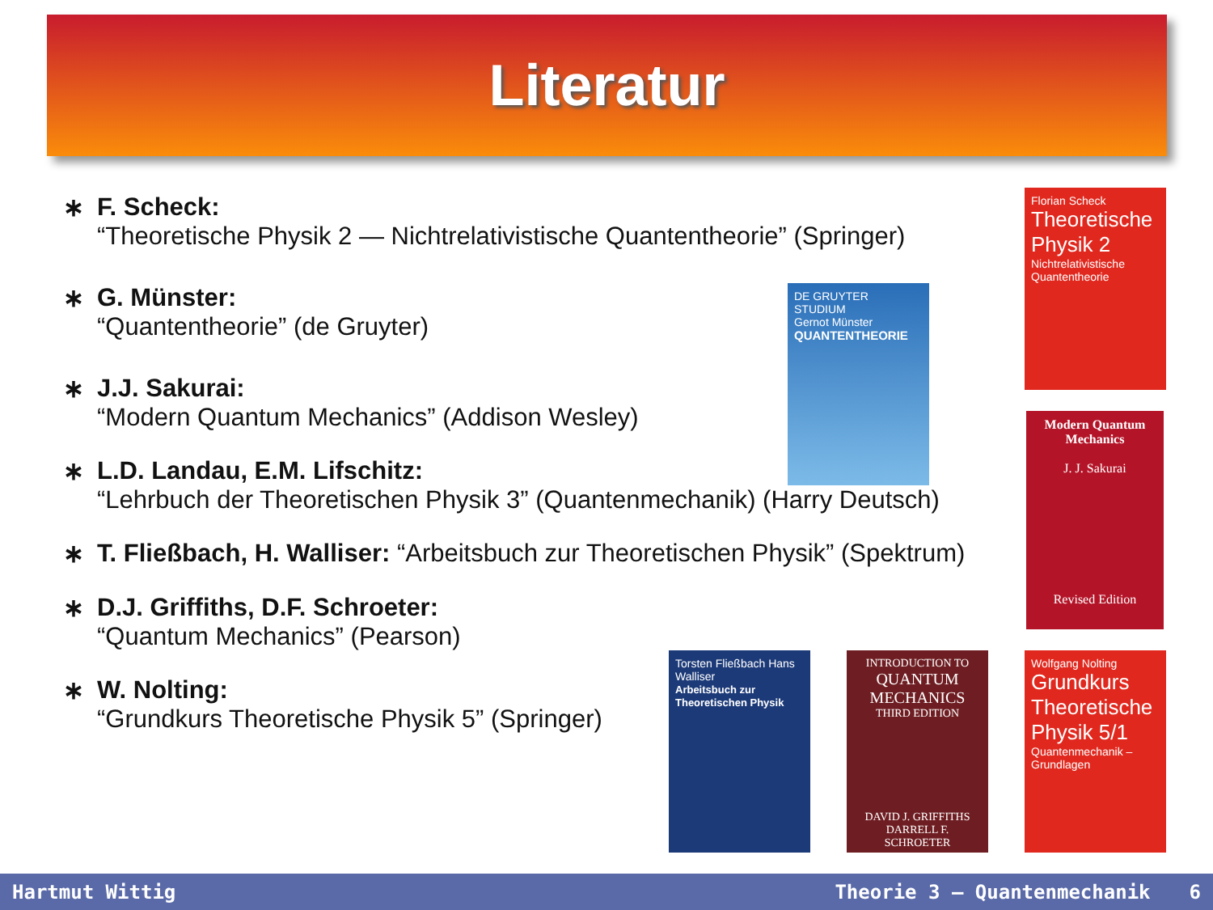Literatur
∗ F. Scheck:
“Theoretische Physik 2 — Nichtrelativistische Quantentheorie” (Springer)
∗ G. Münster:
“Quantentheorie” (de Gruyter)
∗ J.J. Sakurai:
“Modern Quantum Mechanics” (Addison Wesley)
∗ L.D. Landau, E.M. Lifschitz:
“Lehrbuch der Theoretischen Physik 3” (Quantenmechanik) (Harry Deutsch)
∗ T. Fließbach, H. Walliser: “Arbeitsbuch zur Theoretischen Physik” (Spektrum)
∗ D.J. Griffiths, D.F. Schroeter:
“Quantum Mechanics” (Pearson)
∗ W. Nolting:
“Grundkurs Theoretische Physik 5” (Springer)
Florian Scheck
Theoretische Physik 2
Nichtrelativistische Quantentheorie
DE GRUYTER STUDIUM
Gernot Münster
QUANTENTHEORIE
Modern Quantum Mechanics
J. J. Sakurai
Revised Edition
Torsten Fließbach Hans Walliser
Arbeitsbuch zur Theoretischen Physik
INTRODUCTION TO
QUANTUM MECHANICS
THIRD EDITION
DAVID J. GRIFFITHS
DARRELL F. SCHROETER
Wolfgang Nolting
Grundkurs Theoretische Physik 5/1
Quantenmechanik – Grundlagen
Hartmut Wittig Theorie 3 – Quantenmechanik 6